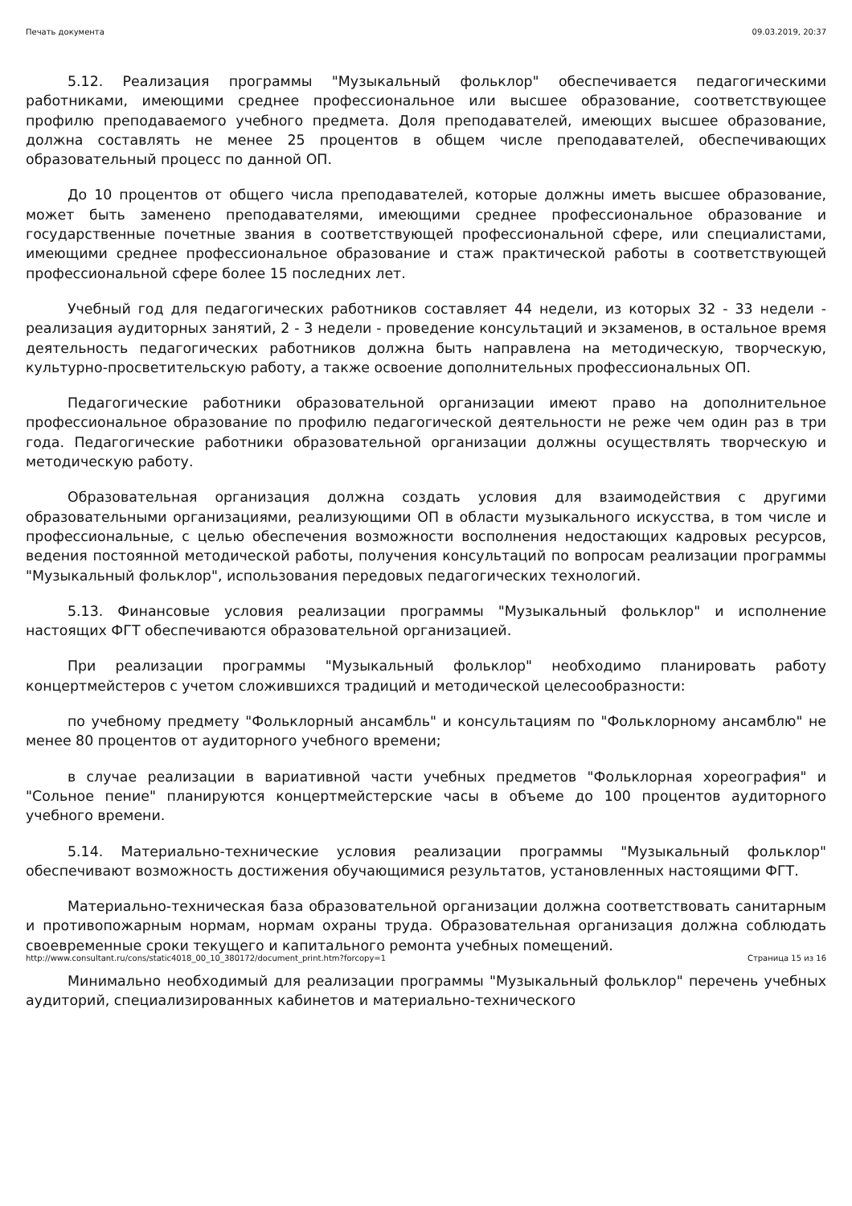Печать документа 09.03.2019, 20:37
5.12. Реализация программы "Музыкальный фольклор" обеспечивается педагогическими работниками, имеющими среднее профессиональное или высшее образование, соответствующее профилю преподаваемого учебного предмета. Доля преподавателей, имеющих высшее образование, должна составлять не менее 25 процентов в общем числе преподавателей, обеспечивающих образовательный процесс по данной ОП.
До 10 процентов от общего числа преподавателей, которые должны иметь высшее образование, может быть заменено преподавателями, имеющими среднее профессиональное образование и государственные почетные звания в соответствующей профессиональной сфере, или специалистами, имеющими среднее профессиональное образование и стаж практической работы в соответствующей профессиональной сфере более 15 последних лет.
Учебный год для педагогических работников составляет 44 недели, из которых 32 - 33 недели - реализация аудиторных занятий, 2 - 3 недели - проведение консультаций и экзаменов, в остальное время деятельность педагогических работников должна быть направлена на методическую, творческую, культурно-просветительскую работу, а также освоение дополнительных профессиональных ОП.
Педагогические работники образовательной организации имеют право на дополнительное профессиональное образование по профилю педагогической деятельности не реже чем один раз в три года. Педагогические работники образовательной организации должны осуществлять творческую и методическую работу.
Образовательная организация должна создать условия для взаимодействия с другими образовательными организациями, реализующими ОП в области музыкального искусства, в том числе и профессиональные, с целью обеспечения возможности восполнения недостающих кадровых ресурсов, ведения постоянной методической работы, получения консультаций по вопросам реализации программы "Музыкальный фольклор", использования передовых педагогических технологий.
5.13. Финансовые условия реализации программы "Музыкальный фольклор" и исполнение настоящих ФГТ обеспечиваются образовательной организацией.
При реализации программы "Музыкальный фольклор" необходимо планировать работу концертмейстеров с учетом сложившихся традиций и методической целесообразности:
по учебному предмету "Фольклорный ансамбль" и консультациям по "Фольклорному ансамблю" не менее 80 процентов от аудиторного учебного времени;
в случае реализации в вариативной части учебных предметов "Фольклорная хореография" и "Сольное пение" планируются концертмейстерские часы в объеме до 100 процентов аудиторного учебного времени.
5.14. Материально-технические условия реализации программы "Музыкальный фольклор" обеспечивают возможность достижения обучающимися результатов, установленных настоящими ФГТ.
Материально-техническая база образовательной организации должна соответствовать санитарным и противопожарным нормам, нормам охраны труда. Образовательная организация должна соблюдать своевременные сроки текущего и капитального ремонта учебных помещений.
Минимально необходимый для реализации программы "Музыкальный фольклор" перечень учебных аудиторий, специализированных кабинетов и материально-технического
http://www.consultant.ru/cons/static4018_00_10_380172/document_print.htm?forcopy=1 Страница 15 из 16